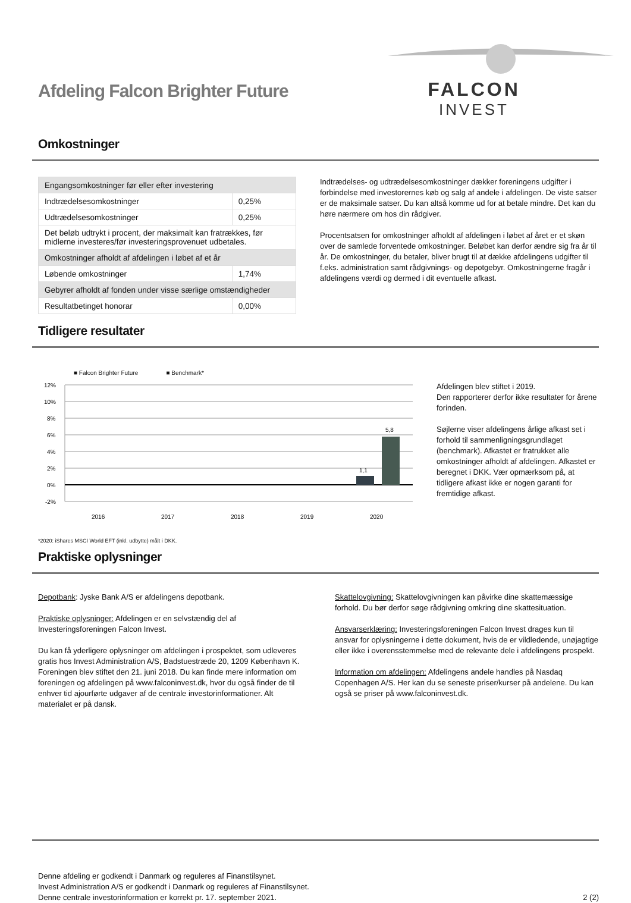Afdeling Falcon Brighter Future
FALCON
INVEST
Omkostninger
| Engangsomkostninger før eller efter investering | |
| Indtrædelsesomkostninger | 0,25% |
| Udtrædelsesomkostninger | 0,25% |
| Det beløb udtrykt i procent, der maksimalt kan fratrækkes, før midlerne investeres/før investeringsprovenuet udbetales. | |
| Omkostninger afholdt af afdelingen i løbet af et år | |
| Løbende omkostninger | 1,74% |
| Gebyrer afholdt af fonden under visse særlige omstændigheder | |
| Resultatbetinget honorar | 0,00% |
Indtrædelses- og udtrædelsesomkostninger dækker foreningens udgifter i forbindelse med investorernes køb og salg af andele i afdelingen. De viste satser er de maksimale satser. Du kan altså komme ud for at betale mindre. Det kan du høre nærmere om hos din rådgiver.
Procentsatsen for omkostninger afholdt af afdelingen i løbet af året er et skøn over de samlede forventede omkostninger. Beløbet kan derfor ændre sig fra år til år. De omkostninger, du betaler, bliver brugt til at dække afdelingens udgifter til f.eks. administration samt rådgivnings- og depotgebyr. Omkostningerne fragår i afdelingens værdi og dermed i dit eventuelle afkast.
Tidligere resultater
■ Falcon Brighter Future ■ Benchmark*
12%
10%
8%
6%
4%
2%
0%
-2%
1,1
5,8
2016
2017
2018
2019
2020
Afdelingen blev stiftet i 2019.
Den rapporterer derfor ikke resultater for årene forinden.
Søjlerne viser afdelingens årlige afkast set i forhold til sammenligningsgrundlaget (benchmark). Afkastet er fratrukket alle omkostninger afholdt af afdelingen. Afkastet er beregnet i DKK. Vær opmærksom på, at tidligere afkast ikke er nogen garanti for fremtidige afkast.
*2020: iShares MSCI World EFT (inkl. udbytte) målt i DKK.
Praktiske oplysninger
Depotbank: Jyske Bank A/S er afdelingens depotbank.
Praktiske oplysninger: Afdelingen er en selvstændig del af Investeringsforeningen Falcon Invest.
Du kan få yderligere oplysninger om afdelingen i prospektet, som udleveres gratis hos Invest Administration A/S, Badstuestræde 20, 1209 København K. Foreningen blev stiftet den 21. juni 2018. Du kan finde mere information om foreningen og afdelingen på www.falconinvest.dk, hvor du også finder de til enhver tid ajourførte udgaver af de centrale investorinformationer. Alt materialet er på dansk.
Skattelovgivning: Skattelovgivningen kan påvirke dine skattemæssige forhold. Du bør derfor søge rådgivning omkring dine skattesituation.
Ansvarserklæring: Investeringsforeningen Falcon Invest drages kun til ansvar for oplysningerne i dette dokument, hvis de er vildledende, unøjagtige eller ikke i overensstemmelse med de relevante dele i afdelingens prospekt.
Information om afdelingen: Afdelingens andele handles på Nasdaq Copenhagen A/S. Her kan du se seneste priser/kurser på andelene. Du kan også se priser på www.falconinvest.dk.
Denne afdeling er godkendt i Danmark og reguleres af Finanstilsynet.
Invest Administration A/S er godkendt i Danmark og reguleres af Finanstilsynet.
Denne centrale investorinformation er korrekt pr. 17. september 2021.
2 (2)